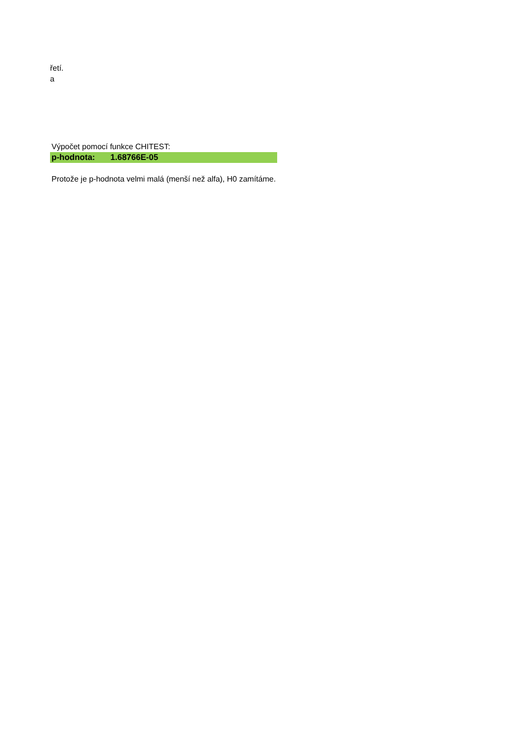řetí.
a
| Výpočet pomocí funkce CHITEST: | |
| p-hodnota: | 1.68766E-05 |
| Protože je p-hodnota velmi malá (menší než alfa), H0 zamítáme. | |